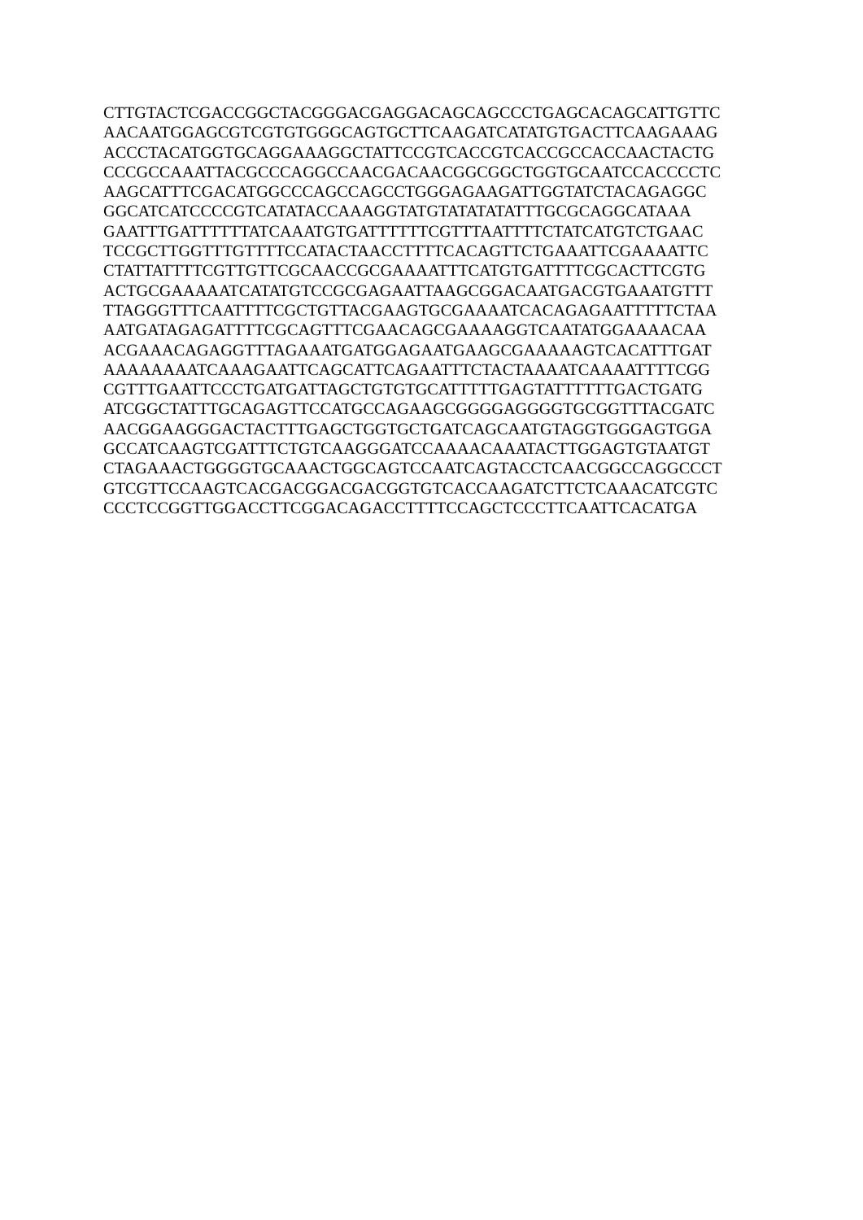CTTGTACTCGACCGGCTACGGGACGAGGACAGCAGCCCTGAGCACAGCATTGTTC AACAATGGAGCGTCGTGTGGGCAGTGCTTCAAGATCATATGTGACTTCAAGAAAG ACCCTACATGGTGCAGGAAAGGCTATTCCGTCACCGTCACCGCCACCAACTACTG CCCGCCAAATTACGCCCAGGCCAACGACAACGGCGGCTGGTGCAATCCACCCCTC AAGCATTTCGACATGGCCCAGCCAGCCTGGGAGAAGATTGGTATCTACAGAGGC GGCATCATCCCCGTCATATACCAAAGGTATGTATATATATTTGCGCAGGCATAAA GAATTTGATTTTTTATCAAATGTGATTTTTTCGTTTAATTTTCTATCATGTCTGAAC TCCGCTTGGTTTGTTTTCCATACTAACCTTTTCACAGTTCTGAAATTCGAAAATTC CTATTATTTTCGTTGTTCGCAACCGCGAAAATTTCATGTGATTTTCGCACTTCGTG ACTGCGAAAAATCATATGTCCGCGAGAATTAAGCGGACAATGACGTGAAATGTTT TTAGGGTTTCAATTTTCGCTGTTACGAAGTGCGAAAATCACAGAGAATTTTTCTAA AATGATAGAGATTTTCGCAGTTTCGAACAGCGAAAAGGTCAATATGGAAAACAA ACGAAACAGAGGTTTAGAAATGATGGAGAATGAAGCGAAAAAGTCACATTTGAT AAAAAAAATCAAAGAATTCAGCATTCAGAATTTCTACTAAAATCAAAATTTTCGG CGTTTGAATTCCCTGATGATTAGCTGTGTGCATTTTTGAGTATTTTTTGACTGATG ATCGGCTATTTGCAGAGTTCCATGCCAGAAGCGGGGAGGGGTGCGGTTTACGATC AACGGAAGGGACTACTTTGAGCTGGTGCTGATCAGCAATGTAGGTGGGAGTGGA GCCATCAAGTCGATTTCTGTCAAGGGATCCAAAACAAATACTTGGAGTGTAATGT CTAGAAACTGGGGTGCAAACTGGCAGTCCAATCAGTACCTCAACGGCCAGGCCCT GTCGTTCCAAGTCACGACGGACGACGGTGTCACCAAGATCTTCTCAAACATCGTC CCCTCCGGTTGGACCTTCGGACAGACCTTTTCCAGCTCCCTTCAATTCACATGA